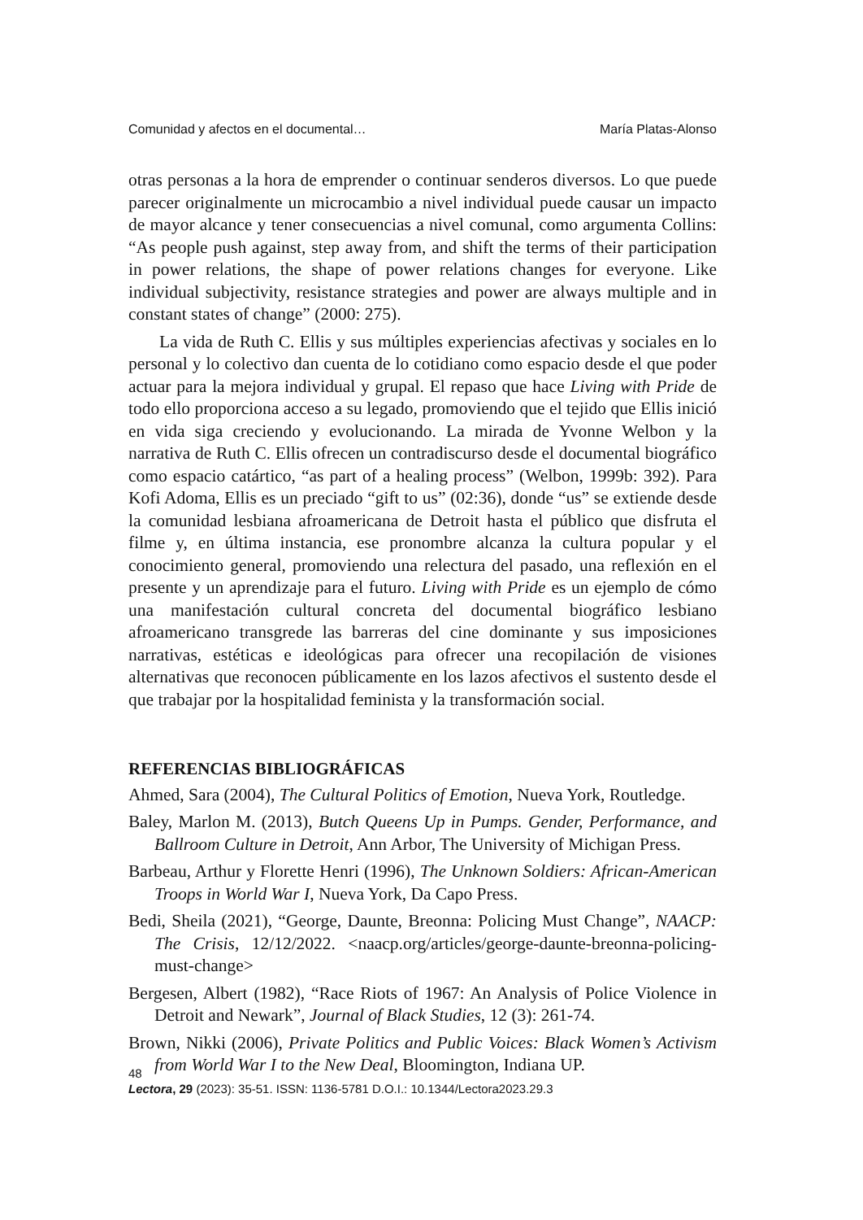Comunidad y afectos en el documental… María Platas-Alonso
otras personas a la hora de emprender o continuar senderos diversos. Lo que puede parecer originalmente un microcambio a nivel individual puede causar un impacto de mayor alcance y tener consecuencias a nivel comunal, como argumenta Collins: “As people push against, step away from, and shift the terms of their participation in power relations, the shape of power relations changes for everyone. Like individual subjectivity, resistance strategies and power are always multiple and in constant states of change” (2000: 275).
La vida de Ruth C. Ellis y sus múltiples experiencias afectivas y sociales en lo personal y lo colectivo dan cuenta de lo cotidiano como espacio desde el que poder actuar para la mejora individual y grupal. El repaso que hace Living with Pride de todo ello proporciona acceso a su legado, promoviendo que el tejido que Ellis inició en vida siga creciendo y evolucionando. La mirada de Yvonne Welbon y la narrativa de Ruth C. Ellis ofrecen un contradiscurso desde el documental biográfico como espacio catártico, “as part of a healing process” (Welbon, 1999b: 392). Para Kofi Adoma, Ellis es un preciado “gift to us” (02:36), donde “us” se extiende desde la comunidad lesbiana afroamericana de Detroit hasta el público que disfruta el filme y, en última instancia, ese pronombre alcanza la cultura popular y el conocimiento general, promoviendo una relectura del pasado, una reflexión en el presente y un aprendizaje para el futuro. Living with Pride es un ejemplo de cómo una manifestación cultural concreta del documental biográfico lesbiano afroamericano transgrede las barreras del cine dominante y sus imposiciones narrativas, estéticas e ideológicas para ofrecer una recopilación de visiones alternativas que reconocen públicamente en los lazos afectivos el sustento desde el que trabajar por la hospitalidad feminista y la transformación social.
REFERENCIAS BIBLIOGRÁFICAS
Ahmed, Sara (2004), The Cultural Politics of Emotion, Nueva York, Routledge.
Baley, Marlon M. (2013), Butch Queens Up in Pumps. Gender, Performance, and Ballroom Culture in Detroit, Ann Arbor, The University of Michigan Press.
Barbeau, Arthur y Florette Henri (1996), The Unknown Soldiers: African-American Troops in World War I, Nueva York, Da Capo Press.
Bedi, Sheila (2021), “George, Daunte, Breonna: Policing Must Change”, NAACP: The Crisis, 12/12/2022. <naacp.org/articles/george-daunte-breonna-policing-must-change>
Bergesen, Albert (1982), “Race Riots of 1967: An Analysis of Police Violence in Detroit and Newark”, Journal of Black Studies, 12 (3): 261-74.
Brown, Nikki (2006), Private Politics and Public Voices: Black Women’s Activism from World War I to the New Deal, Bloomington, Indiana UP.
48
Lectora, 29 (2023): 35-51. ISSN: 1136-5781 D.O.I.: 10.1344/Lectora2023.29.3